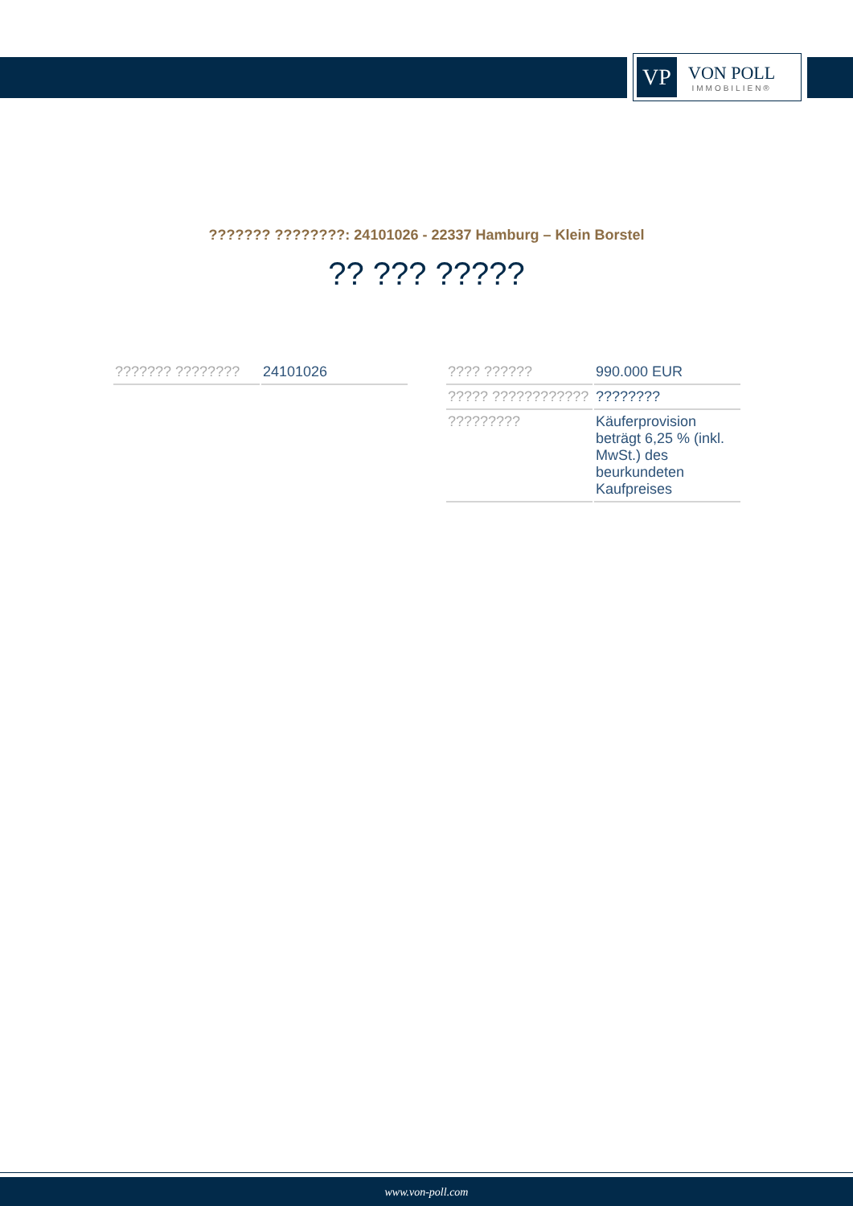VP
VON POLL
IMMOBILIEN®
??????? ????????: 24101026 - 22337 Hamburg – Klein Borstel
?? ??? ?????
| ??????? ???????? | 24101026 |
| ???? ?????? | 990.000 EUR |
| ????? ???????????? | ???????? |
| ????????? | Käuferprovision beträgt 6,25 % (inkl. MwSt.) des beurkundeten Kaufpreises |
www.von-poll.com